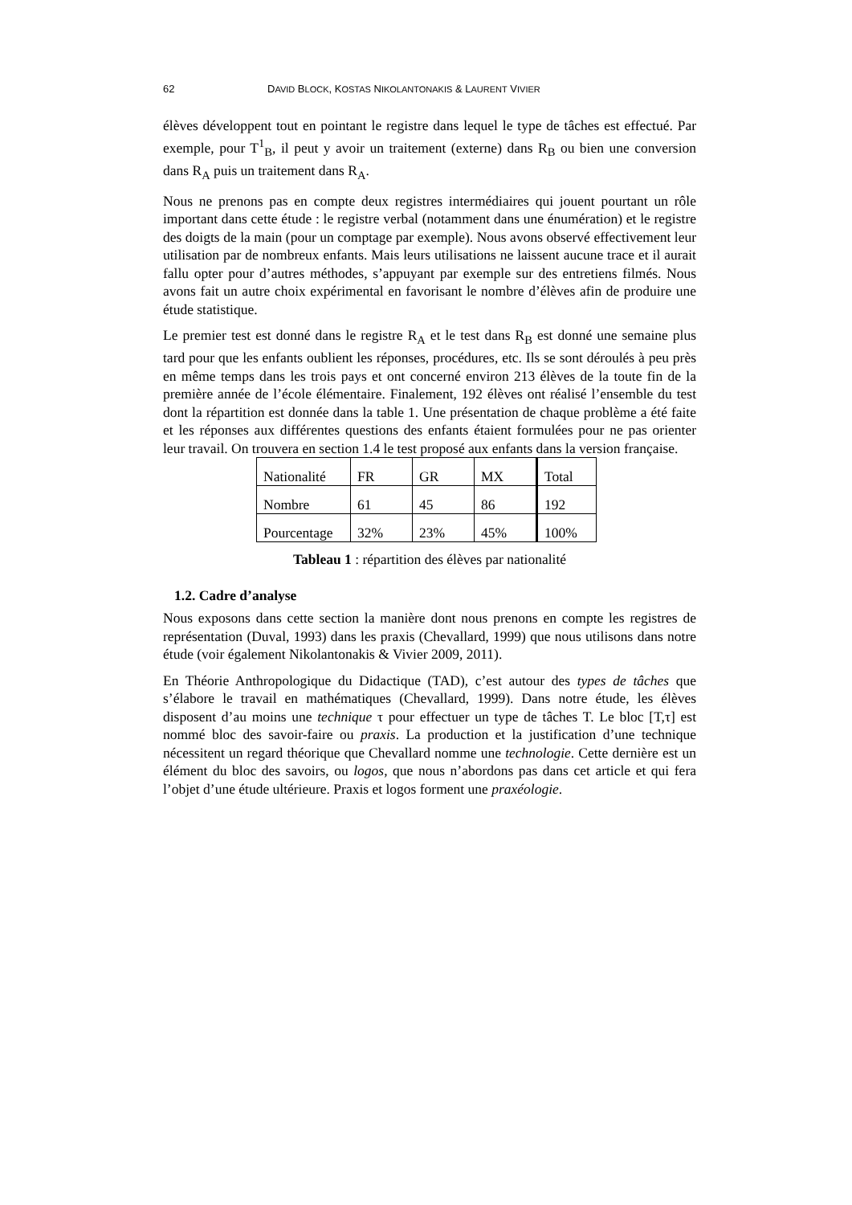62 DAVID BLOCK, KOSTAS NIKOLANTONAKIS & LAURENT VIVIER
élèves développent tout en pointant le registre dans lequel le type de tâches est effectué. Par exemple, pour T<sup>1</sup><sub>B</sub>, il peut y avoir un traitement (externe) dans R<sub>B</sub> ou bien une conversion dans R<sub>A</sub> puis un traitement dans R<sub>A</sub>.
Nous ne prenons pas en compte deux registres intermédiaires qui jouent pourtant un rôle important dans cette étude : le registre verbal (notamment dans une énumération) et le registre des doigts de la main (pour un comptage par exemple). Nous avons observé effectivement leur utilisation par de nombreux enfants. Mais leurs utilisations ne laissent aucune trace et il aurait fallu opter pour d’autres méthodes, s’appuyant par exemple sur des entretiens filmés. Nous avons fait un autre choix expérimental en favorisant le nombre d’élèves afin de produire une étude statistique.
Le premier test est donné dans le registre R<sub>A</sub> et le test dans R<sub>B</sub> est donné une semaine plus tard pour que les enfants oublient les réponses, procédures, etc. Ils se sont déroulés à peu près en même temps dans les trois pays et ont concerné environ 213 élèves de la toute fin de la première année de l’école élémentaire. Finalement, 192 élèves ont réalisé l’ensemble du test dont la répartition est donnée dans la table 1. Une présentation de chaque problème a été faite et les réponses aux différentes questions des enfants étaient formulées pour ne pas orienter leur travail. On trouvera en section 1.4 le test proposé aux enfants dans la version française.
| Nationalité | FR | GR | MX | Total |
| Nombre | 61 | 45 | 86 | 192 |
| Pourcentage | 32% | 23% | 45% | 100% |
Tableau 1 : répartition des élèves par nationalité
1.2. Cadre d’analyse
Nous exposons dans cette section la manière dont nous prenons en compte les registres de représentation (Duval, 1993) dans les praxis (Chevallard, 1999) que nous utilisons dans notre étude (voir également Nikolantonakis & Vivier 2009, 2011).
En Théorie Anthropologique du Didactique (TAD), c’est autour des types de tâches que s’élabore le travail en mathématiques (Chevallard, 1999). Dans notre étude, les élèves disposent d’au moins une technique τ pour effectuer un type de tâches T. Le bloc [T,τ] est nommé bloc des savoir-faire ou praxis. La production et la justification d’une technique nécessitent un regard théorique que Chevallard nomme une technologie. Cette dernière est un élément du bloc des savoirs, ou logos, que nous n’abordons pas dans cet article et qui fera l’objet d’une étude ultérieure. Praxis et logos forment une praxéologie.